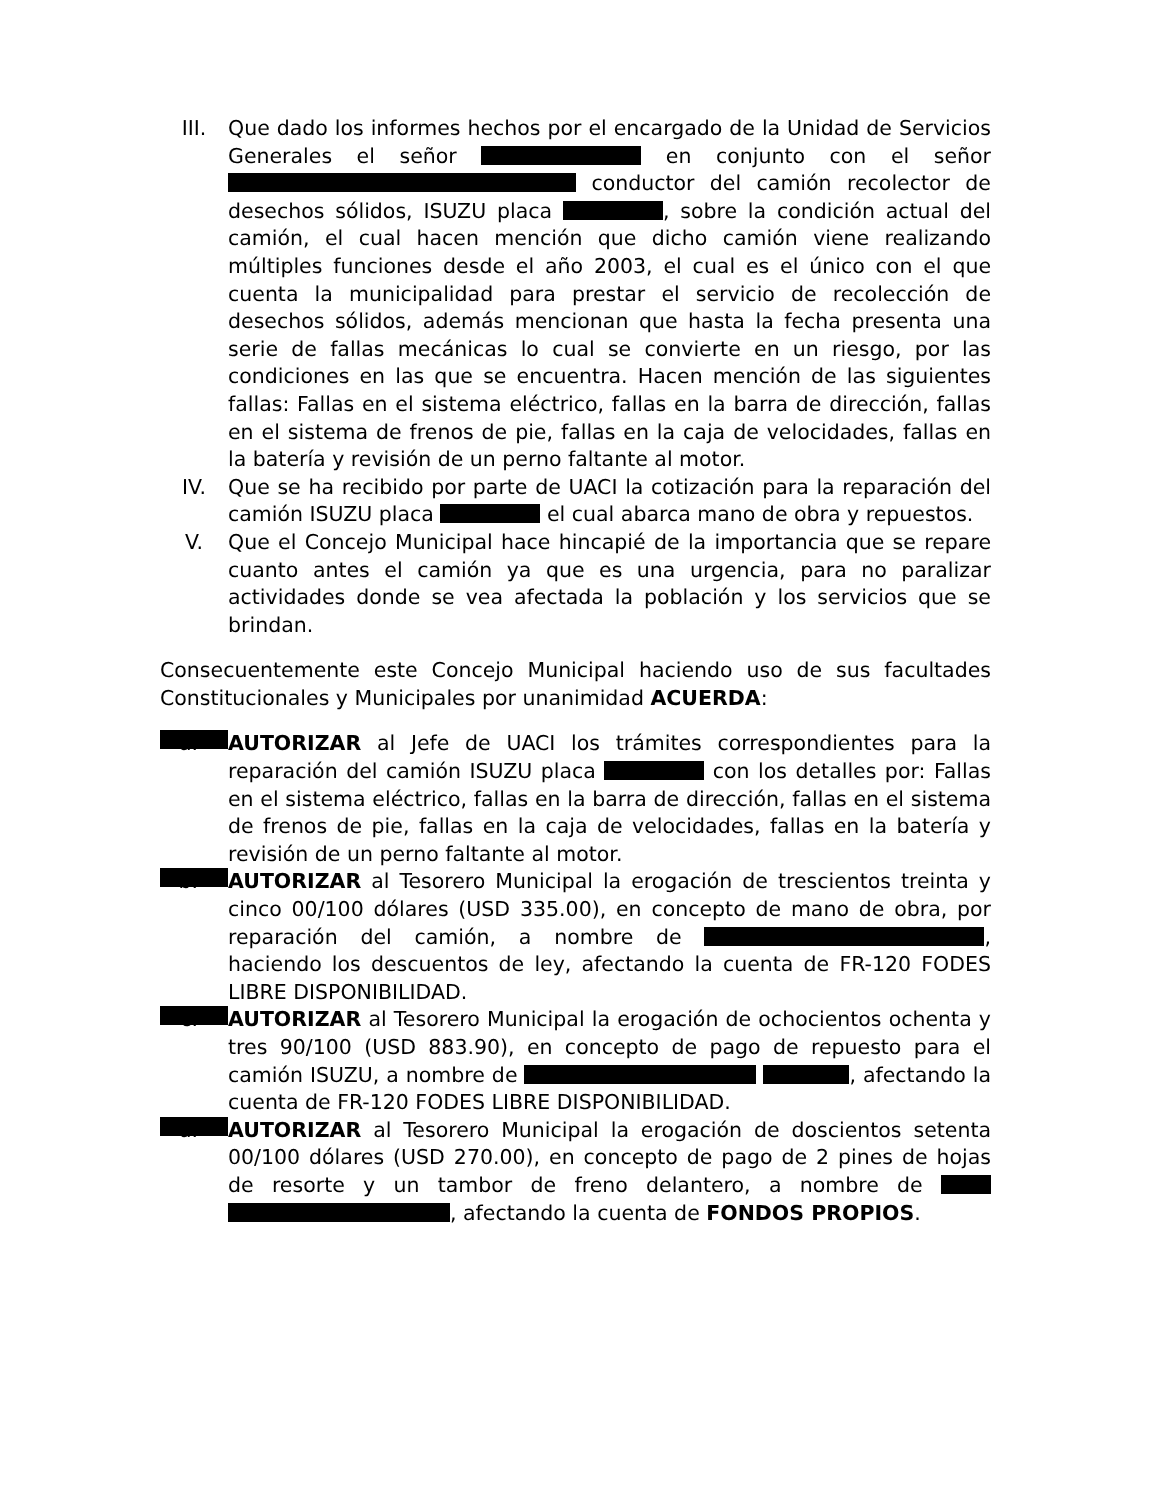III. Que dado los informes hechos por el encargado de la Unidad de Servicios Generales el señor en conjunto con el señor conductor del camión recolector de desechos sólidos, ISUZU placa , sobre la condición actual del camión, el cual hacen mención que dicho camión viene realizando múltiples funciones desde el año 2003, el cual es el único con el que cuenta la municipalidad para prestar el servicio de recolección de desechos sólidos, además mencionan que hasta la fecha presenta una serie de fallas mecánicas lo cual se convierte en un riesgo, por las condiciones en las que se encuentra. Hacen mención de las siguientes fallas: Fallas en el sistema eléctrico, fallas en la barra de dirección, fallas en el sistema de frenos de pie, fallas en la caja de velocidades, fallas en la batería y revisión de un perno faltante al motor.
IV. Que se ha recibido por parte de UACI la cotización para la reparación del camión ISUZU placa el cual abarca mano de obra y repuestos.
V. Que el Concejo Municipal hace hincapié de la importancia que se repare cuanto antes el camión ya que es una urgencia, para no paralizar actividades donde se vea afectada la población y los servicios que se brindan.
Consecuentemente este Concejo Municipal haciendo uso de sus facultades Constitucionales y Municipales por unanimidad ACUERDA:
a.
AUTORIZAR al Jefe de UACI los trámites correspondientes para la reparación del camión ISUZU placa con los detalles por: Fallas en el sistema eléctrico, fallas en la barra de dirección, fallas en el sistema de frenos de pie, fallas en la caja de velocidades, fallas en la batería y revisión de un perno faltante al motor.
b.
AUTORIZAR al Tesorero Municipal la erogación de trescientos treinta y cinco 00/100 dólares (USD 335.00), en concepto de mano de obra, por reparación del camión, a nombre de , haciendo los descuentos de ley, afectando la cuenta de FR-120 FODES LIBRE DISPONIBILIDAD.
c.
AUTORIZAR al Tesorero Municipal la erogación de ochocientos ochenta y tres 90/100 (USD 883.90), en concepto de pago de repuesto para el camión ISUZU, a nombre de , afectando la cuenta de FR-120 FODES LIBRE DISPONIBILIDAD.
d.
AUTORIZAR al Tesorero Municipal la erogación de doscientos setenta 00/100 dólares (USD 270.00), en concepto de pago de 2 pines de hojas de resorte y un tambor de freno delantero, a nombre de , afectando la cuenta de FONDOS PROPIOS.